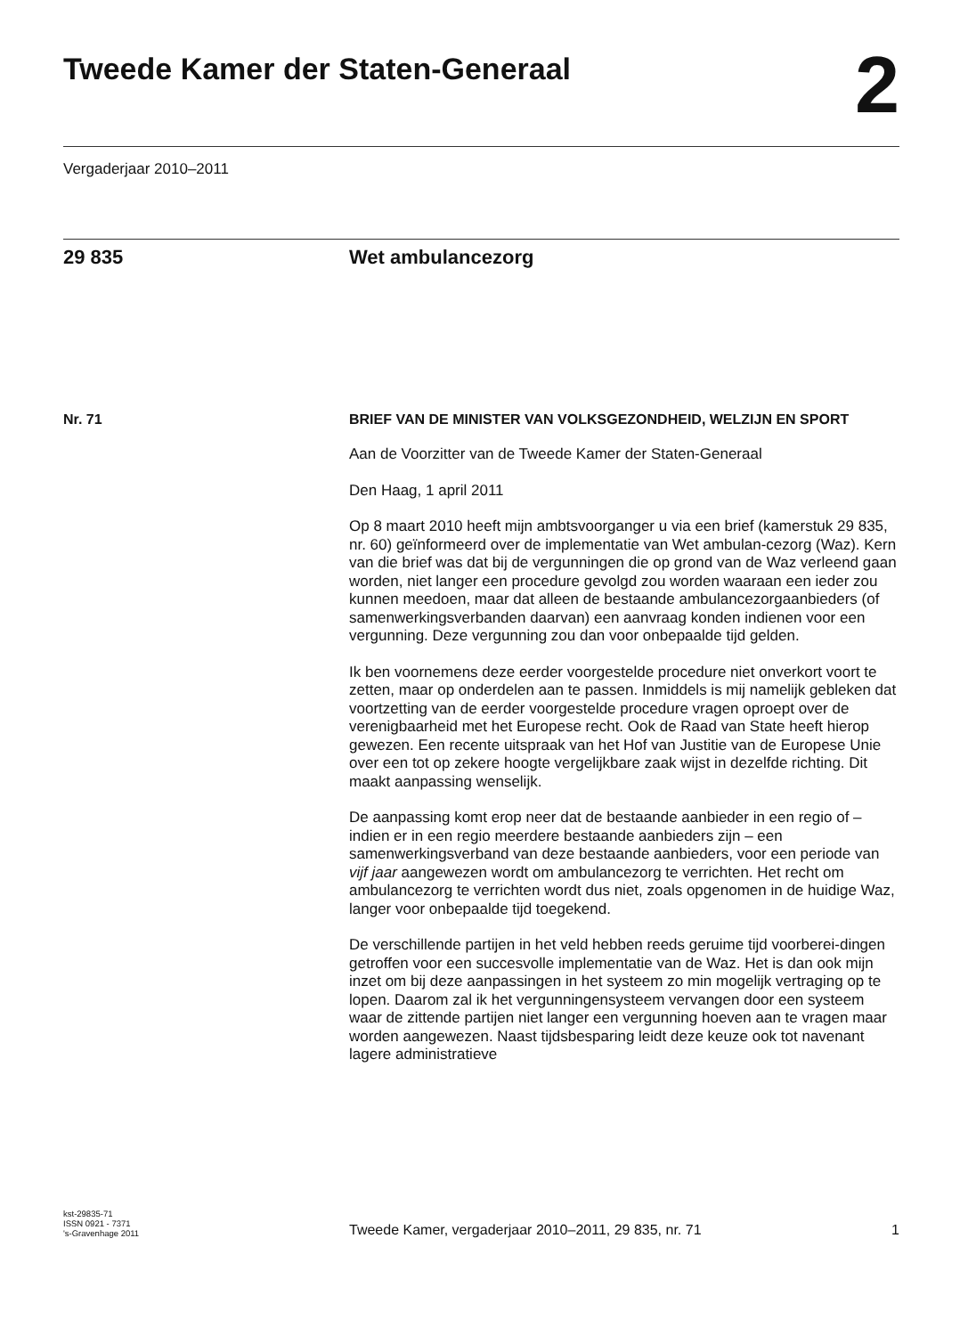Tweede Kamer der Staten-Generaal
2
Vergaderjaar 2010–2011
29 835 Wet ambulancezorg
Nr. 71
BRIEF VAN DE MINISTER VAN VOLKSGEZONDHEID, WELZIJN EN SPORT
Aan de Voorzitter van de Tweede Kamer der Staten-Generaal
Den Haag, 1 april 2011
Op 8 maart 2010 heeft mijn ambtsvoorganger u via een brief (kamerstuk 29 835, nr. 60) geïnformeerd over de implementatie van Wet ambulan-cezorg (Waz). Kern van die brief was dat bij de vergunningen die op grond van de Waz verleend gaan worden, niet langer een procedure gevolgd zou worden waaraan een ieder zou kunnen meedoen, maar dat alleen de bestaande ambulancezorgaanbieders (of samenwerkingsverbanden daarvan) een aanvraag konden indienen voor een vergunning. Deze vergunning zou dan voor onbepaalde tijd gelden.
Ik ben voornemens deze eerder voorgestelde procedure niet onverkort voort te zetten, maar op onderdelen aan te passen. Inmiddels is mij namelijk gebleken dat voortzetting van de eerder voorgestelde procedure vragen oproept over de verenigbaarheid met het Europese recht. Ook de Raad van State heeft hierop gewezen. Een recente uitspraak van het Hof van Justitie van de Europese Unie over een tot op zekere hoogte vergelijkbare zaak wijst in dezelfde richting. Dit maakt aanpassing wenselijk.
De aanpassing komt erop neer dat de bestaande aanbieder in een regio of – indien er in een regio meerdere bestaande aanbieders zijn – een samenwerkingsverband van deze bestaande aanbieders, voor een periode van vijf jaar aangewezen wordt om ambulancezorg te verrichten. Het recht om ambulancezorg te verrichten wordt dus niet, zoals opgenomen in de huidige Waz, langer voor onbepaalde tijd toegekend.
De verschillende partijen in het veld hebben reeds geruime tijd voorberei-dingen getroffen voor een succesvolle implementatie van de Waz. Het is dan ook mijn inzet om bij deze aanpassingen in het systeem zo min mogelijk vertraging op te lopen. Daarom zal ik het vergunningensysteem vervangen door een systeem waar de zittende partijen niet langer een vergunning hoeven aan te vragen maar worden aangewezen. Naast tijdsbesparing leidt deze keuze ook tot navenant lagere administratieve
kst-29835-71
ISSN 0921 - 7371
's-Gravenhage 2011
Tweede Kamer, vergaderjaar 2010–2011, 29 835, nr. 71
1